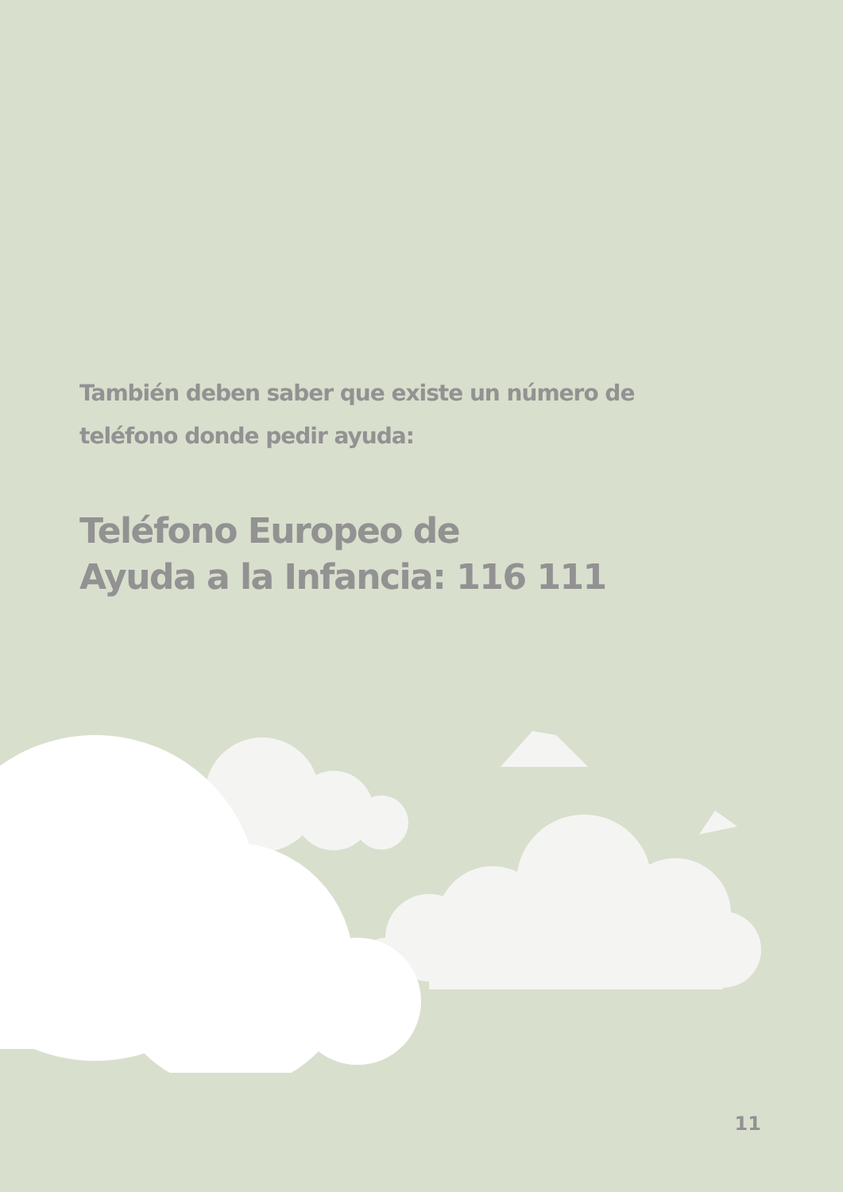También deben saber que existe un número de teléfono donde pedir ayuda:
Teléfono Europeo de
Ayuda a la Infancia: 116 111
11